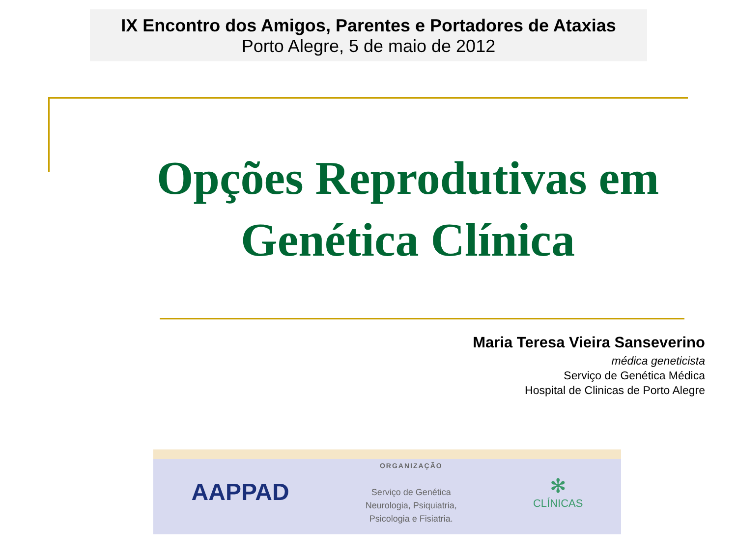IX Encontro dos Amigos, Parentes e Portadores de Ataxias
Porto Alegre, 5 de maio de 2012
Opções Reprodutivas em
Genética Clínica
Maria Teresa Vieira Sanseverino
médica geneticista
Serviço de Genética Médica
Hospital de Clinicas de Porto Alegre
AAPPAD
ORGANIZAÇÃO
Serviço de Genética
Neurologia, Psiquiatria,
Psicologia e Fisiatria.
✻
CLÍNICAS